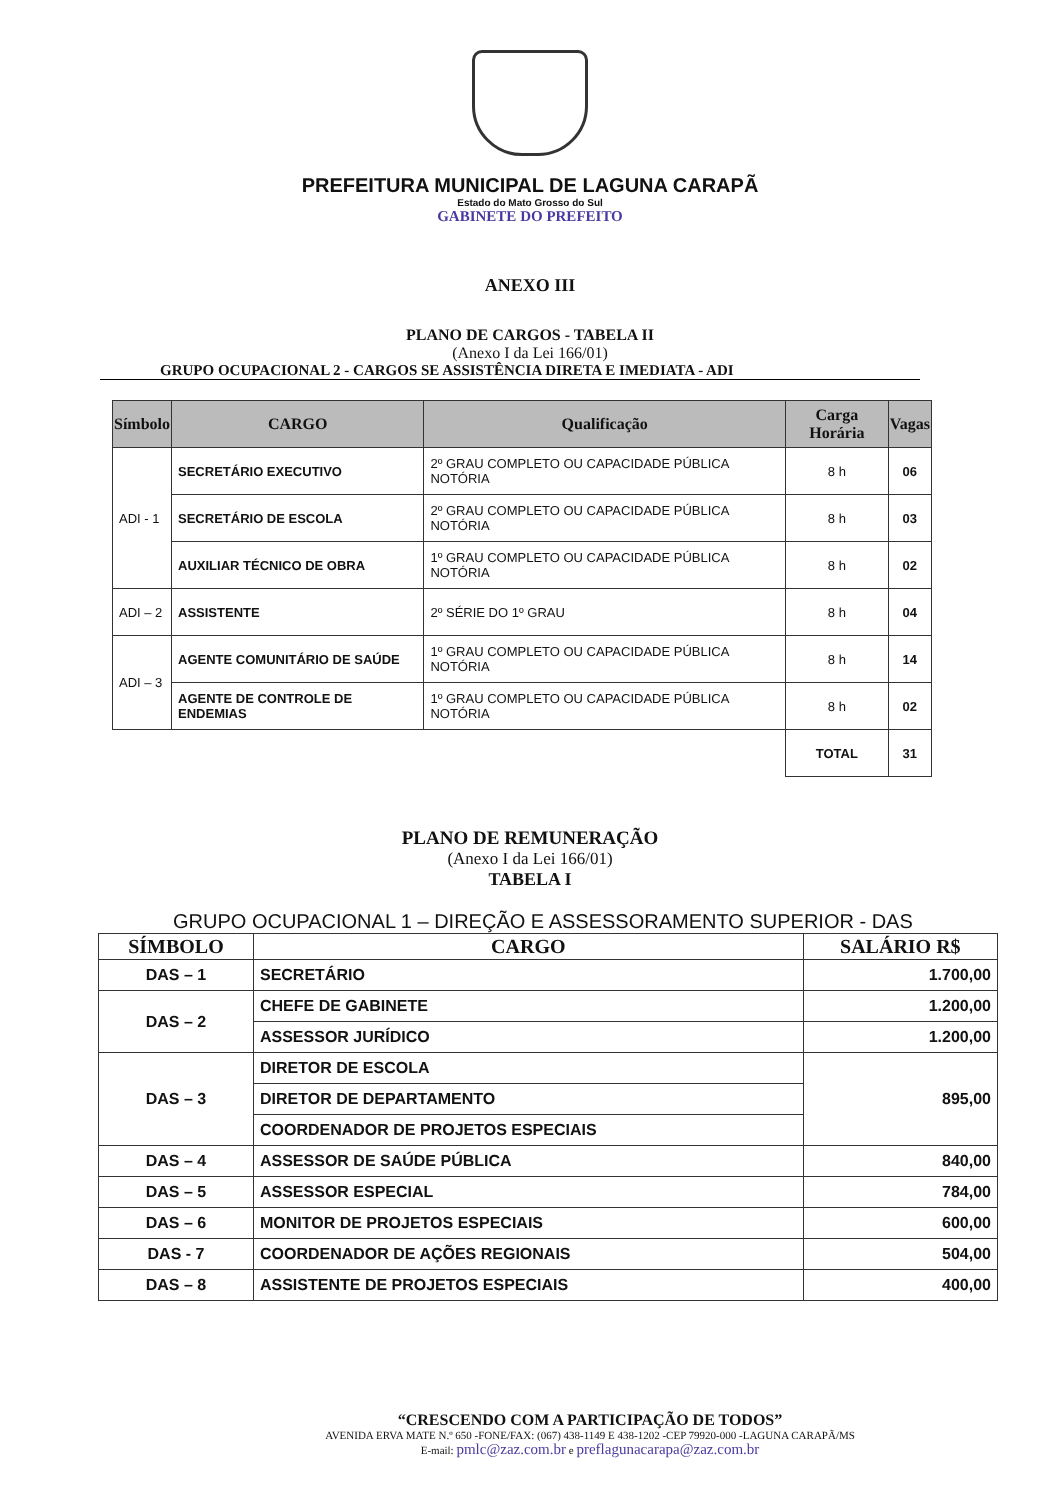PREFEITURA MUNICIPAL DE LAGUNA CARAPÃ
Estado do Mato Grosso do Sul
GABINETE DO PREFEITO
ANEXO III
PLANO DE CARGOS - TABELA II
(Anexo I da Lei 166/01)
GRUPO OCUPACIONAL 2 - CARGOS SE ASSISTÊNCIA DIRETA E IMEDIATA - ADI
| Símbolo | CARGO | Qualificação | Carga Horária | Vagas |
| --- | --- | --- | --- | --- |
| ADI - 1 | SECRETÁRIO EXECUTIVO | 2º GRAU COMPLETO OU CAPACIDADE PÚBLICA NOTÓRIA | 8 h | 06 |
| | SECRETÁRIO DE ESCOLA | 2º GRAU COMPLETO OU CAPACIDADE PÚBLICA NOTÓRIA | 8 h | 03 |
| | AUXILIAR TÉCNICO DE OBRA | 1º GRAU COMPLETO OU CAPACIDADE PÚBLICA NOTÓRIA | 8 h | 02 |
| ADI – 2 | ASSISTENTE | 2º SÉRIE DO 1º GRAU | 8 h | 04 |
| ADI – 3 | AGENTE COMUNITÁRIO DE SAÚDE | 1º GRAU COMPLETO OU CAPACIDADE PÚBLICA NOTÓRIA | 8 h | 14 |
| | AGENTE DE CONTROLE DE ENDEMIAS | 1º GRAU COMPLETO OU CAPACIDADE PÚBLICA NOTÓRIA | 8 h | 02 |
| | | | TOTAL | 31 |
PLANO DE REMUNERAÇÃO
(Anexo I da Lei 166/01)
TABELA I
GRUPO OCUPACIONAL 1 – DIREÇÃO E ASSESSORAMENTO SUPERIOR - DAS
| SÍMBOLO | CARGO | SALÁRIO R$ |
| --- | --- | --- |
| DAS – 1 | SECRETÁRIO | 1.700,00 |
| DAS – 2 | CHEFE DE GABINETE | 1.200,00 |
| | ASSESSOR JURÍDICO | 1.200,00 |
| DAS – 3 | DIRETOR DE ESCOLA | 895,00 |
| | DIRETOR DE DEPARTAMENTO | |
| | COORDENADOR DE PROJETOS ESPECIAIS | |
| DAS – 4 | ASSESSOR DE SAÚDE PÚBLICA | 840,00 |
| DAS – 5 | ASSESSOR ESPECIAL | 784,00 |
| DAS – 6 | MONITOR DE PROJETOS ESPECIAIS | 600,00 |
| DAS - 7 | COORDENADOR DE AÇÕES REGIONAIS | 504,00 |
| DAS – 8 | ASSISTENTE DE PROJETOS ESPECIAIS | 400,00 |
“CRESCENDO COM A PARTICIPAÇÃO DE TODOS”
AVENIDA ERVA MATE N.º 650 -FONE/FAX: (067) 438-1149 E 438-1202 -CEP 79920-000 -LAGUNA CARAPÃ/MS
E-mail: pmlc@zaz.com.br e preflagunacarapa@zaz.com.br